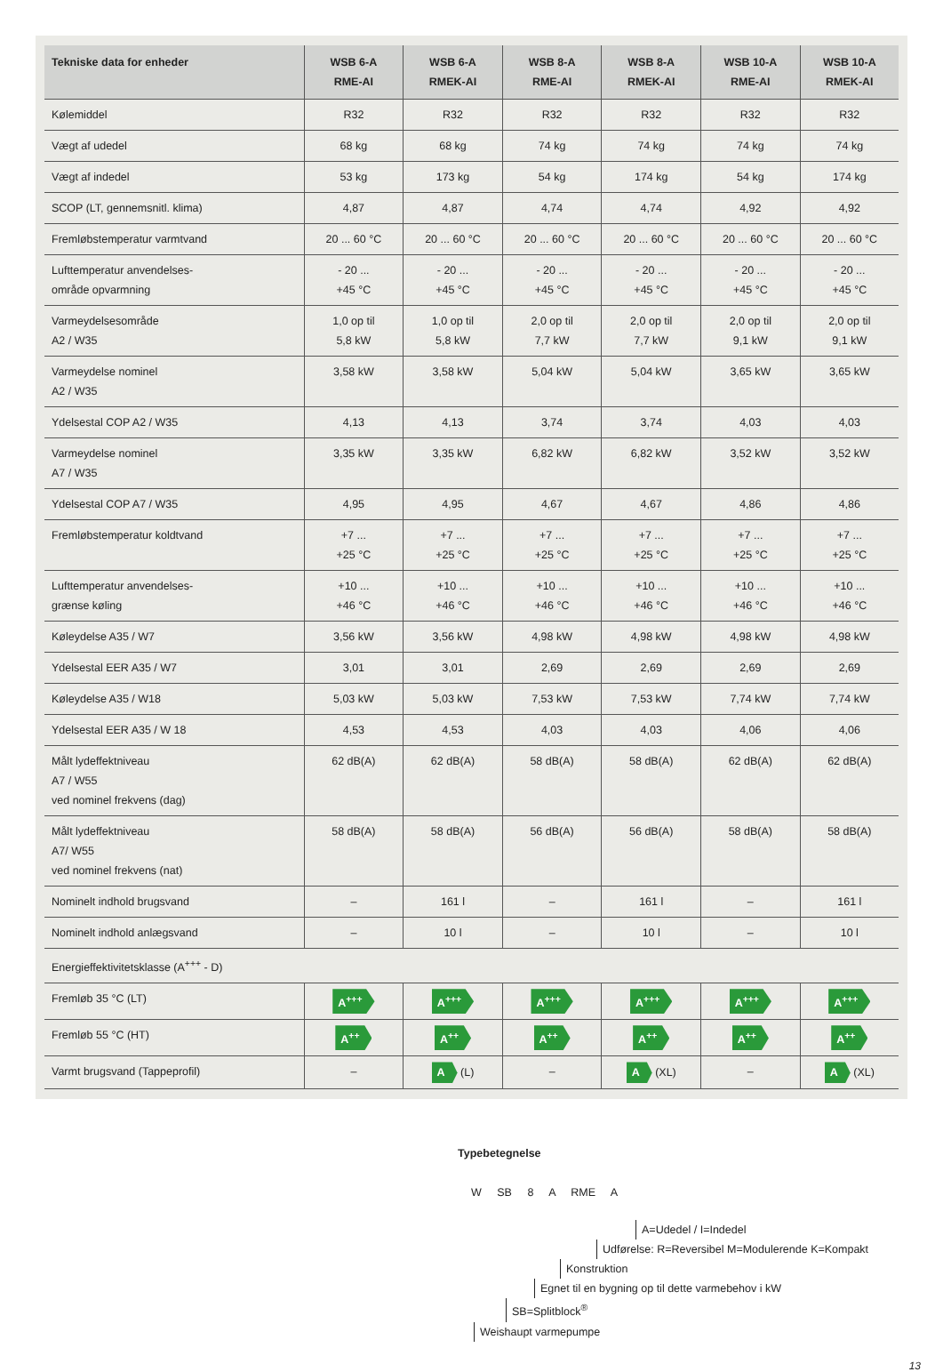| Tekniske data for enheder | WSB 6-A RME-AI | WSB 6-A RMEK-AI | WSB 8-A RME-AI | WSB 8-A RMEK-AI | WSB 10-A RME-AI | WSB 10-A RMEK-AI |
| --- | --- | --- | --- | --- | --- | --- |
| Kølemiddel | R32 | R32 | R32 | R32 | R32 | R32 |
| Vægt af udedel | 68 kg | 68 kg | 74 kg | 74 kg | 74 kg | 74 kg |
| Vægt af indedel | 53 kg | 173 kg | 54 kg | 174 kg | 54 kg | 174 kg |
| SCOP (LT, gennemsnitl. klima) | 4,87 | 4,87 | 4,74 | 4,74 | 4,92 | 4,92 |
| Fremløbstemperatur varmtvand | 20 ... 60 °C | 20 ... 60 °C | 20 ... 60 °C | 20 ... 60 °C | 20 ... 60 °C | 20 ... 60 °C |
| Lufttemperatur anvendelses- område opvarmning | - 20 ... +45 °C | - 20 ... +45 °C | - 20 ... +45 °C | - 20 ... +45 °C | - 20 ... +45 °C | - 20 ... +45 °C |
| Varmeydelsesområde A2 / W35 | 1,0 op til 5,8 kW | 1,0 op til 5,8 kW | 2,0 op til 7,7 kW | 2,0 op til 7,7 kW | 2,0 op til 9,1 kW | 2,0 op til 9,1 kW |
| Varmeydelse nominel A2 / W35 | 3,58 kW | 3,58 kW | 5,04 kW | 5,04 kW | 3,65 kW | 3,65 kW |
| Ydelsestal COP A2 / W35 | 4,13 | 4,13 | 3,74 | 3,74 | 4,03 | 4,03 |
| Varmeydelse nominel A7 / W35 | 3,35 kW | 3,35 kW | 6,82 kW | 6,82 kW | 3,52 kW | 3,52 kW |
| Ydelsestal COP A7 / W35 | 4,95 | 4,95 | 4,67 | 4,67 | 4,86 | 4,86 |
| Fremløbstemperatur koldtvand | +7 ... +25 °C | +7 ... +25 °C | +7 ... +25 °C | +7 ... +25 °C | +7 ... +25 °C | +7 ... +25 °C |
| Lufttemperatur anvendelses- grænse køling | +10 ... +46 °C | +10 ... +46 °C | +10 ... +46 °C | +10 ... +46 °C | +10 ... +46 °C | +10 ... +46 °C |
| Køleydelse A35 / W7 | 3,56 kW | 3,56 kW | 4,98 kW | 4,98 kW | 4,98 kW | 4,98 kW |
| Ydelsestal EER A35 / W7 | 3,01 | 3,01 | 2,69 | 2,69 | 2,69 | 2,69 |
| Køleydelse A35 / W18 | 5,03 kW | 5,03 kW | 7,53 kW | 7,53 kW | 7,74 kW | 7,74 kW |
| Ydelsestal EER A35 / W 18 | 4,53 | 4,53 | 4,03 | 4,03 | 4,06 | 4,06 |
| Målt lydeffektniveau A7 / W55 ved nominel frekvens (dag) | 62 dB(A) | 62 dB(A) | 58 dB(A) | 58 dB(A) | 62 dB(A) | 62 dB(A) |
| Målt lydeffektniveau A7/ W55 ved nominel frekvens (nat) | 58 dB(A) | 58 dB(A) | 56 dB(A) | 56 dB(A) | 58 dB(A) | 58 dB(A) |
| Nominelt indhold brugsvand | – | 161 l | – | 161 l | – | 161 l |
| Nominelt indhold anlægsvand | – | 10 l | – | 10 l | – | 10 l |
| Energieffektivitetsklasse (A<sup>+++</sup> - D) | | | | | | |
| Fremløb 35 °C (LT) | A<sup>+++</sup> | A<sup>+++</sup> | A<sup>+++</sup> | A<sup>+++</sup> | A<sup>+++</sup> | A<sup>+++</sup> |
| Fremløb 55 °C (HT) | A<sup>++</sup> | A<sup>++</sup> | A<sup>++</sup> | A<sup>++</sup> | A<sup>++</sup> | A<sup>++</sup> |
| Varmt brugsvand (Tappeprofil) | – | A (L) | – | A (XL) | – | A (XL) |
Typebetegnelse
W SB 8 A RME A
A=Udedel / I=Indedel
Udførelse: R=Reversibel M=Modulerende K=Kompakt
Konstruktion
Egnet til en bygning op til dette varmebehov i kW
SB=Splitblock<sup>®</sup>
Weishaupt varmepumpe
13